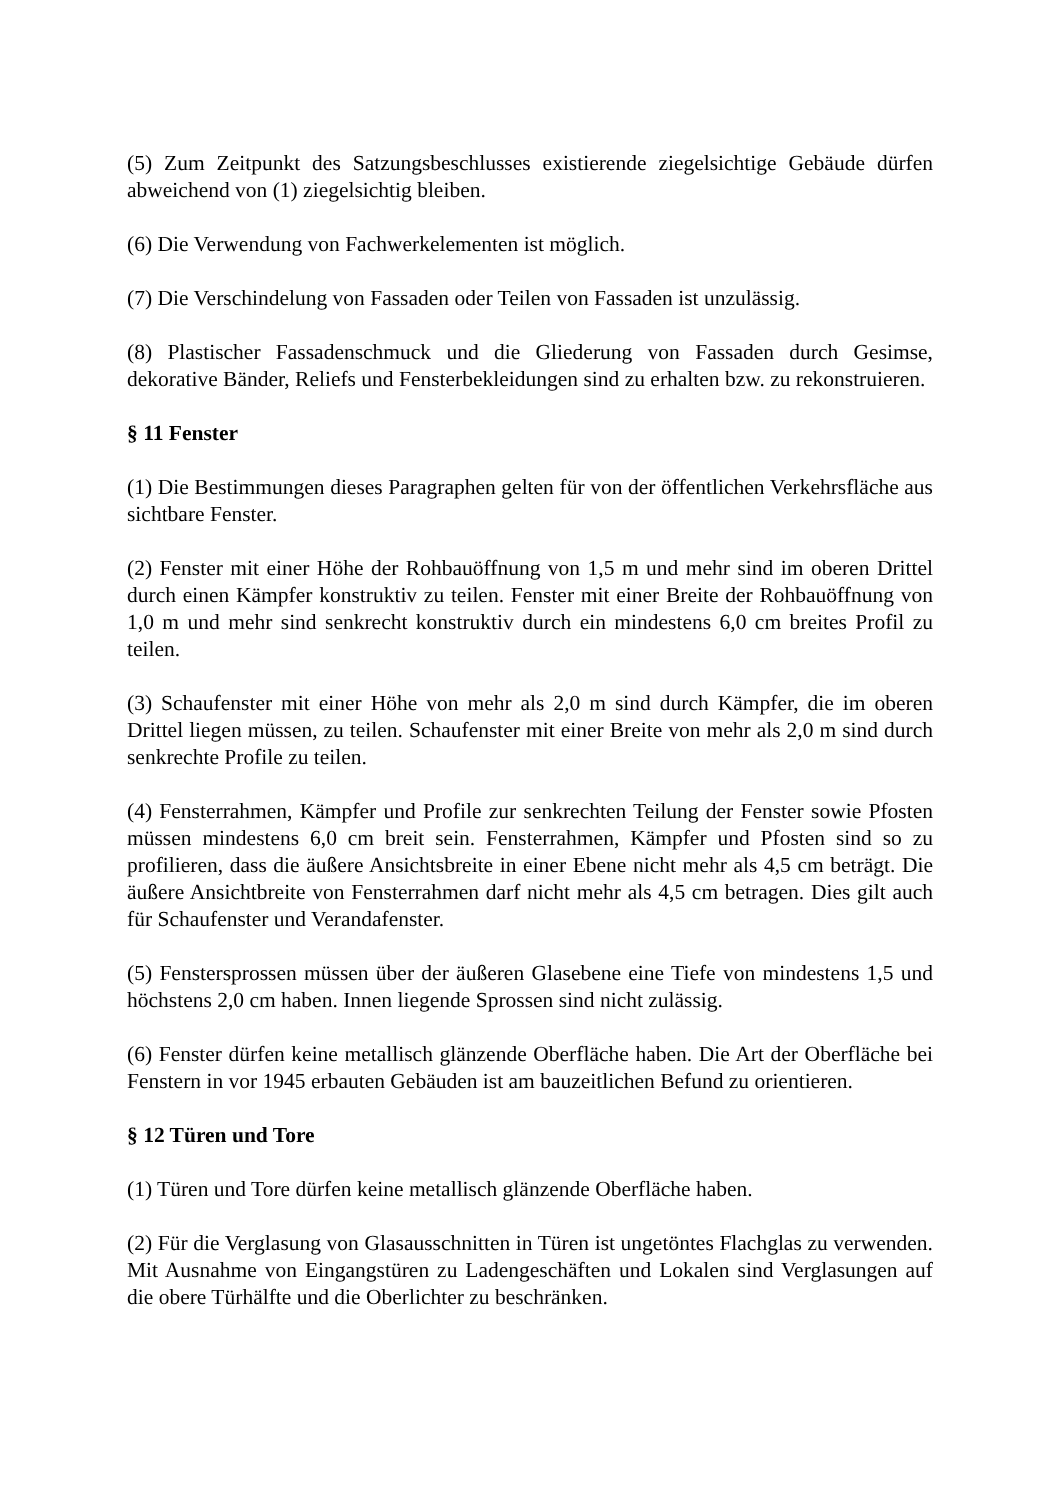(5) Zum Zeitpunkt des Satzungsbeschlusses existierende ziegelsichtige Gebäude dürfen abweichend von (1) ziegelsichtig bleiben.
(6) Die Verwendung von Fachwerkelementen ist möglich.
(7) Die Verschindelung von Fassaden oder Teilen von Fassaden ist unzulässig.
(8) Plastischer Fassadenschmuck und die Gliederung von Fassaden durch Gesimse, dekorative Bänder, Reliefs und Fensterbekleidungen sind zu erhalten bzw. zu rekonstruieren.
§ 11 Fenster
(1) Die Bestimmungen dieses Paragraphen gelten für von der öffentlichen Verkehrsfläche aus sichtbare Fenster.
(2) Fenster mit einer Höhe der Rohbauöffnung von 1,5 m und mehr sind im oberen Drittel durch einen Kämpfer konstruktiv zu teilen. Fenster mit einer Breite der Rohbauöffnung von 1,0 m und mehr sind senkrecht konstruktiv durch ein mindestens 6,0 cm breites Profil zu teilen.
(3) Schaufenster mit einer Höhe von mehr als 2,0 m sind durch Kämpfer, die im oberen Drittel liegen müssen, zu teilen. Schaufenster mit einer Breite von mehr als 2,0 m sind durch senkrechte Profile zu teilen.
(4) Fensterrahmen, Kämpfer und Profile zur senkrechten Teilung der Fenster sowie Pfosten müssen mindestens 6,0 cm breit sein. Fensterrahmen, Kämpfer und Pfosten sind so zu profilieren, dass die äußere Ansichtsbreite in einer Ebene nicht mehr als 4,5 cm beträgt. Die äußere Ansichtbreite von Fensterrahmen darf nicht mehr als 4,5 cm betragen. Dies gilt auch für Schaufenster und Verandafenster.
(5) Fenstersprossen müssen über der äußeren Glasebene eine Tiefe von mindestens 1,5 und höchstens 2,0 cm haben. Innen liegende Sprossen sind nicht zulässig.
(6) Fenster dürfen keine metallisch glänzende Oberfläche haben. Die Art der Oberfläche bei Fenstern in vor 1945 erbauten Gebäuden ist am bauzeitlichen Befund zu orientieren.
§ 12 Türen und Tore
(1) Türen und Tore dürfen keine metallisch glänzende Oberfläche haben.
(2) Für die Verglasung von Glasausschnitten in Türen ist ungetöntes Flachglas zu verwenden. Mit Ausnahme von Eingangstüren zu Ladengeschäften und Lokalen sind Verglasungen auf die obere Türhälfte und die Oberlichter zu beschränken.